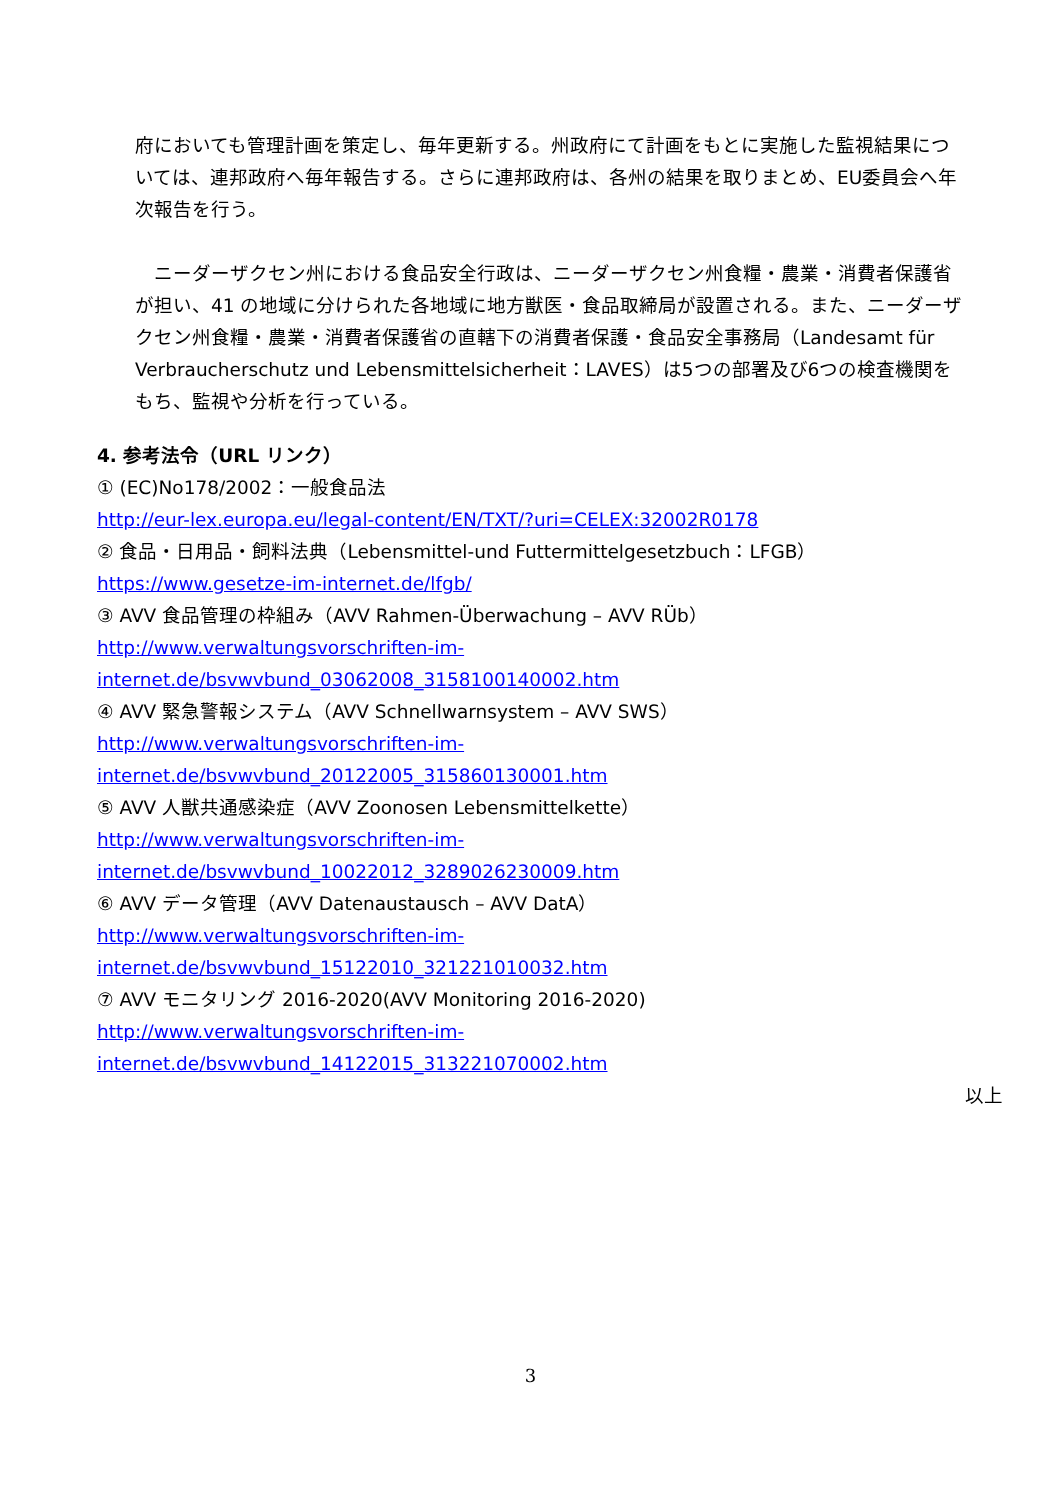府においても管理計画を策定し、毎年更新する。州政府にて計画をもとに実施した監視結果については、連邦政府へ毎年報告する。さらに連邦政府は、各州の結果を取りまとめ、EU委員会へ年次報告を行う。
　ニーダーザクセン州における食品安全行政は、ニーダーザクセン州食糧・農業・消費者保護省が担い、41 の地域に分けられた各地域に地方獣医・食品取締局が設置される。また、ニーダーザクセン州食糧・農業・消費者保護省の直轄下の消費者保護・食品安全事務局（Landesamt für Verbraucherschutz und Lebensmittelsicherheit：LAVES）は5つの部署及び6つの検査機関をもち、監視や分析を行っている。
4. 参考法令（URL リンク）
① (EC)No178/2002：一般食品法
http://eur-lex.europa.eu/legal-content/EN/TXT/?uri=CELEX:32002R0178
② 食品・日用品・飼料法典（Lebensmittel-und Futtermittelgesetzbuch：LFGB）
https://www.gesetze-im-internet.de/lfgb/
③ AVV 食品管理の枠組み（AVV Rahmen-Überwachung – AVV RÜb）
http://www.verwaltungsvorschriften-im-internet.de/bsvwvbund_03062008_3158100140002.htm
④ AVV 緊急警報システム（AVV Schnellwarnsystem – AVV SWS）
http://www.verwaltungsvorschriften-im-internet.de/bsvwvbund_20122005_315860130001.htm
⑤ AVV 人獣共通感染症（AVV Zoonosen Lebensmittelkette）
http://www.verwaltungsvorschriften-im-internet.de/bsvwvbund_10022012_3289026230009.htm
⑥ AVV データ管理（AVV Datenaustausch – AVV DatA）
http://www.verwaltungsvorschriften-im-internet.de/bsvwvbund_15122010_321221010032.htm
⑦ AVV モニタリング 2016-2020(AVV Monitoring 2016-2020)
http://www.verwaltungsvorschriften-im-internet.de/bsvwvbund_14122015_313221070002.htm
以上
3